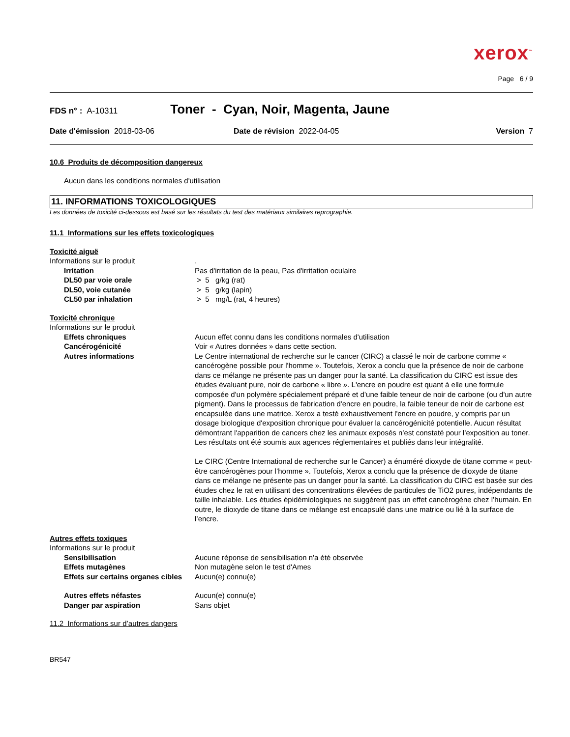xerox<sup>™</sup>
Page 6 / 9
FDS n° : A-10311 Toner - Cyan, Noir, Magenta, Jaune
Date d'émission 2018-03-06 Date de révision 2022-04-05 Version 7
10.6 Produits de décomposition dangereux
Aucun dans les conditions normales d'utilisation
11. INFORMATIONS TOXICOLOGIQUES
Les données de toxicité ci-dessous est basé sur les résultats du test des matériaux similaires reprographie.
11.1 Informations sur les effets toxicologiques
Toxicité aiguë
Informations sur le produit .
Irritation Pas d'irritation de la peau, Pas d'irritation oculaire
DL50 par voie orale > 5 g/kg (rat)
DL50, voie cutanée > 5 g/kg (lapin)
CL50 par inhalation > 5 mg/L (rat, 4 heures)
Toxicité chronique
Informations sur le produit
Effets chroniques Aucun effet connu dans les conditions normales d'utilisation
Cancérogénicité Voir « Autres données » dans cette section.
Autres informations Le Centre international de recherche sur le cancer (CIRC) a classé le noir de carbone comme « cancérogène possible pour l'homme ». Toutefois, Xerox a conclu que la présence de noir de carbone dans ce mélange ne présente pas un danger pour la santé. La classification du CIRC est issue des études évaluant pure, noir de carbone « libre ». L'encre en poudre est quant à elle une formule composée d'un polymère spécialement préparé et d’une faible teneur de noir de carbone (ou d'un autre pigment). Dans le processus de fabrication d'encre en poudre, la faible teneur de noir de carbone est encapsulée dans une matrice. Xerox a testé exhaustivement l'encre en poudre, y compris par un dosage biologique d'exposition chronique pour évaluer la cancérogénicité potentielle. Aucun résultat démontrant l'apparition de cancers chez les animaux exposés n’est constaté pour l’exposition au toner. Les résultats ont été soumis aux agences réglementaires et publiés dans leur intégralité.
Le CIRC (Centre International de recherche sur le Cancer) a énuméré dioxyde de titane comme « peut-être cancérogènes pour l’homme ». Toutefois, Xerox a conclu que la présence de dioxyde de titane dans ce mélange ne présente pas un danger pour la santé. La classification du CIRC est basée sur des études chez le rat en utilisant des concentrations élevées de particules de TiO2 pures, indépendants de taille inhalable. Les études épidémiologiques ne suggèrent pas un effet cancérogène chez l’humain. En outre, le dioxyde de titane dans ce mélange est encapsulé dans une matrice ou lié à la surface de l’encre.
Autres effets toxiques
Informations sur le produit
Sensibilisation Aucune réponse de sensibilisation n'a été observée
Effets mutagènes Non mutagène selon le test d'Ames
Effets sur certains organes cibles
Aucun(e) connu(e)
Autres effets néfastes Aucun(e) connu(e)
Danger par aspiration Sans objet
11.2 Informations sur d’autres dangers
BR547